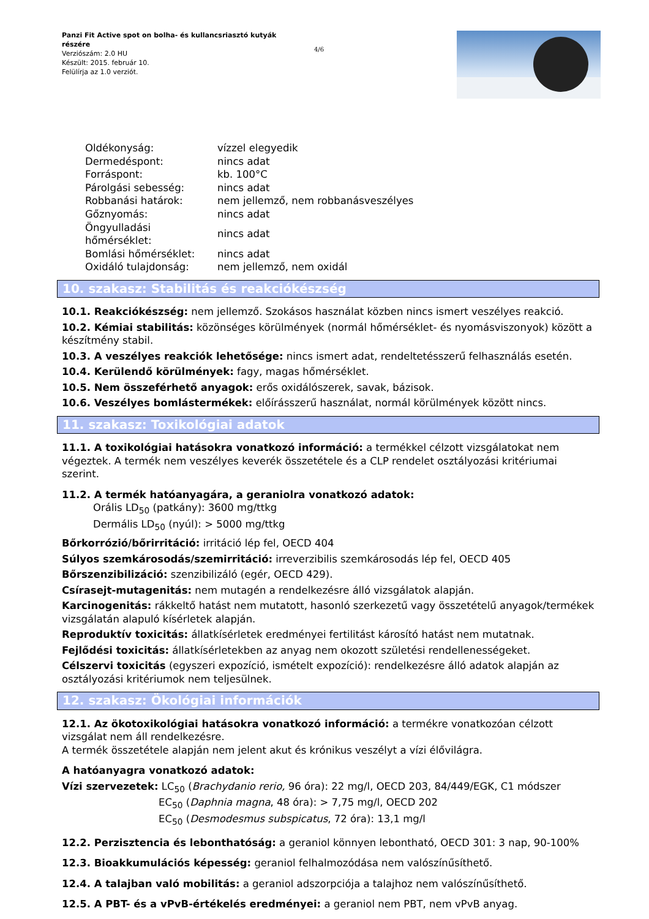Panzi Fit Active spot on bolha- és kullancsriasztó kutyák részére
Verziószám: 2.0 HU
Készült: 2015. február 10.
Felülírja az 1.0 verziót.
4/6
| Oldékonyság: | vízzel elegyedik |
| Dermedéspont: | nincs adat |
| Forráspont: | kb. 100°C |
| Párolgási sebesség: | nincs adat |
| Robbanási határok: | nem jellemző, nem robbanásveszélyes |
| Gőznyomás: | nincs adat |
| Öngyulladási hőmérséklet: | nincs adat |
| Bomlási hőmérséklet: | nincs adat |
| Oxidáló tulajdonság: | nem jellemző, nem oxidál |
10. szakasz: Stabilitás és reakciókészség
10.1. Reakciókészség: nem jellemző. Szokásos használat közben nincs ismert veszélyes reakció.
10.2. Kémiai stabilitás: közönséges körülmények (normál hőmérséklet- és nyomásviszonyok) között a készítmény stabil.
10.3. A veszélyes reakciók lehetősége: nincs ismert adat, rendeltetésszerű felhasználás esetén.
10.4. Kerülendő körülmények: fagy, magas hőmérséklet.
10.5. Nem összeférhető anyagok: erős oxidálószerek, savak, bázisok.
10.6. Veszélyes bomlástermékek: előírásszerű használat, normál körülmények között nincs.
11. szakasz: Toxikológiai adatok
11.1. A toxikológiai hatásokra vonatkozó információ: a termékkel célzott vizsgálatokat nem végeztek. A termék nem veszélyes keverék összetétele és a CLP rendelet osztályozási kritériumai szerint.
11.2. A termék hatóanyagára, a geraniolra vonatkozó adatok:
Orális LD<sub>50</sub> (patkány): 3600 mg/ttkg
Dermális LD<sub>50</sub> (nyúl): > 5000 mg/ttkg
Bőrkorrózió/bőrirritáció: irritáció lép fel, OECD 404
Súlyos szemkárosodás/szemirritáció: irreverzibilis szemkárosodás lép fel, OECD 405
Bőrszenzibilizáció: szenzibilizáló (egér, OECD 429).
Csírasejt-mutagenitás: nem mutagén a rendelkezésre álló vizsgálatok alapján.
Karcinogenitás: rákkeltő hatást nem mutatott, hasonló szerkezetű vagy összetételű anyagok/termékek vizsgálatán alapuló kísérletek alapján.
Reproduktív toxicitás: állatkísérletek eredményei fertilitást károsító hatást nem mutatnak.
Fejlődési toxicitás: állatkísérletekben az anyag nem okozott születési rendellenességeket.
Célszervi toxicitás (egyszeri expozíció, ismételt expozíció): rendelkezésre álló adatok alapján az osztályozási kritériumok nem teljesülnek.
12. szakasz: Ökológiai információk
12.1. Az ökotoxikológiai hatásokra vonatkozó információ: a termékre vonatkozóan célzott vizsgálat nem áll rendelkezésre.
A termék összetétele alapján nem jelent akut és krónikus veszélyt a vízi élővilágra.
A hatóanyagra vonatkozó adatok:
Vízi szervezetek: LC<sub>50</sub> (Brachydanio rerio, 96 óra): 22 mg/l, OECD 203, 84/449/EGK, C1 módszer
EC<sub>50</sub> (Daphnia magna, 48 óra): > 7,75 mg/l, OECD 202
EC<sub>50</sub> (Desmodesmus subspicatus, 72 óra): 13,1 mg/l
12.2. Perzisztencia és lebonthatóság: a geraniol könnyen lebontható, OECD 301: 3 nap, 90-100%
12.3. Bioakkumulációs képesség: geraniol felhalmozódása nem valószínűsíthető.
12.4. A talajban való mobilitás: a geraniol adszorpciója a talajhoz nem valószínűsíthető.
12.5. A PBT- és a vPvB-értékelés eredményei: a geraniol nem PBT, nem vPvB anyag.